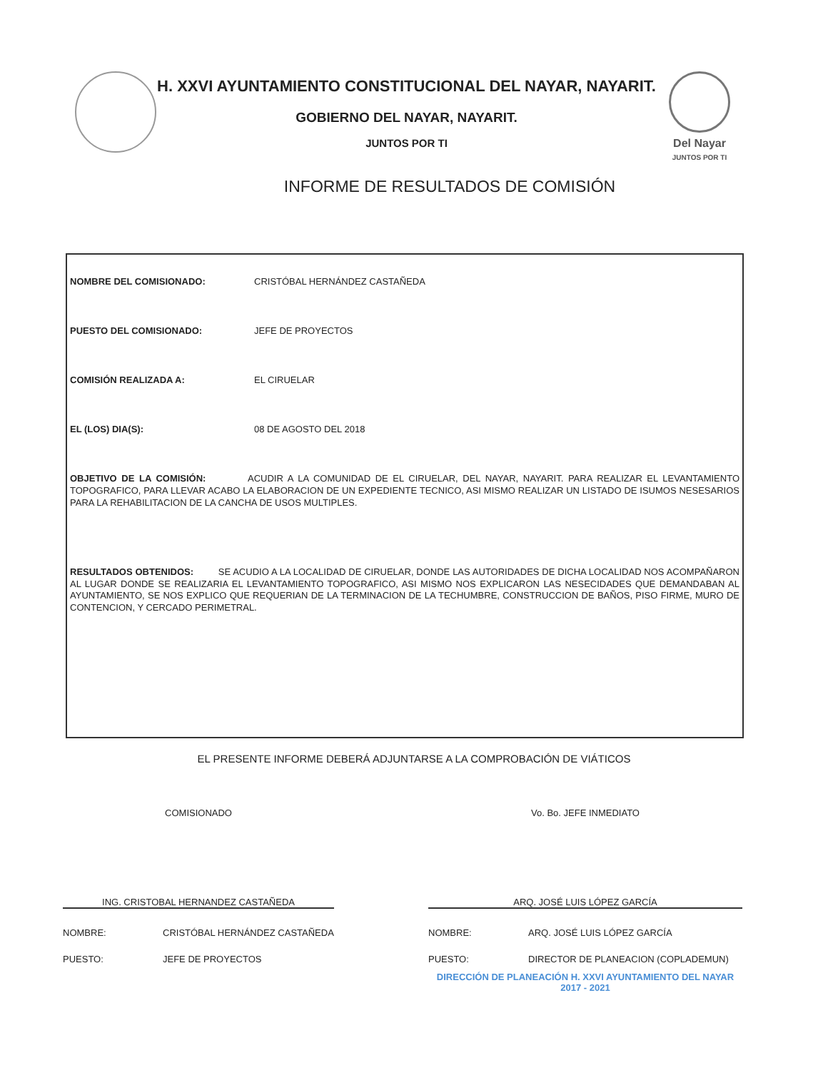H. XXVI AYUNTAMIENTO CONSTITUCIONAL DEL NAYAR, NAYARIT.
GOBIERNO DEL NAYAR, NAYARIT.
JUNTOS POR TI
Del Nayar
JUNTOS POR TI
INFORME DE RESULTADOS DE COMISIÓN
NOMBRE DEL COMISIONADO: CRISTÓBAL HERNÁNDEZ CASTAÑEDA
PUESTO DEL COMISIONADO: JEFE DE PROYECTOS
COMISIÓN REALIZADA A: EL CIRUELAR
EL (LOS) DIA(S): 08 DE AGOSTO DEL 2018
OBJETIVO DE LA COMISIÓN: ACUDIR A LA COMUNIDAD DE EL CIRUELAR, DEL NAYAR, NAYARIT. PARA REALIZAR EL LEVANTAMIENTO TOPOGRAFICO, PARA LLEVAR ACABO LA ELABORACION DE UN EXPEDIENTE TECNICO, ASI MISMO REALIZAR UN LISTADO DE ISUMOS NESESARIOS PARA LA REHABILITACION DE LA CANCHA DE USOS MULTIPLES.
RESULTADOS OBTENIDOS: SE ACUDIO A LA LOCALIDAD DE CIRUELAR, DONDE LAS AUTORIDADES DE DICHA LOCALIDAD NOS ACOMPAÑARON AL LUGAR DONDE SE REALIZARIA EL LEVANTAMIENTO TOPOGRAFICO, ASI MISMO NOS EXPLICARON LAS NESECIDADES QUE DEMANDABAN AL AYUNTAMIENTO, SE NOS EXPLICO QUE REQUERIAN DE LA TERMINACION DE LA TECHUMBRE, CONSTRUCCION DE BAÑOS, PISO FIRME, MURO DE CONTENCION, Y CERCADO PERIMETRAL.
EL PRESENTE INFORME DEBERÁ ADJUNTARSE A LA COMPROBACIÓN DE VIÁTICOS
COMISIONADO
ING. CRISTOBAL HERNANDEZ CASTAÑEDA
NOMBRE: CRISTÓBAL HERNÁNDEZ CASTAÑEDA
PUESTO: JEFE DE PROYECTOS
Vo. Bo. JEFE INMEDIATO
ARQ. JOSÉ LUIS LÓPEZ GARCÍA
NOMBRE: ARQ. JOSÉ LUIS LÓPEZ GARCÍA
PUESTO: DIRECTOR DE PLANEACION (COPLADEMUN)
DIRECCIÓN DE PLANEACIÓN H. XXVI AYUNTAMIENTO DEL NAYAR 2017 - 2021